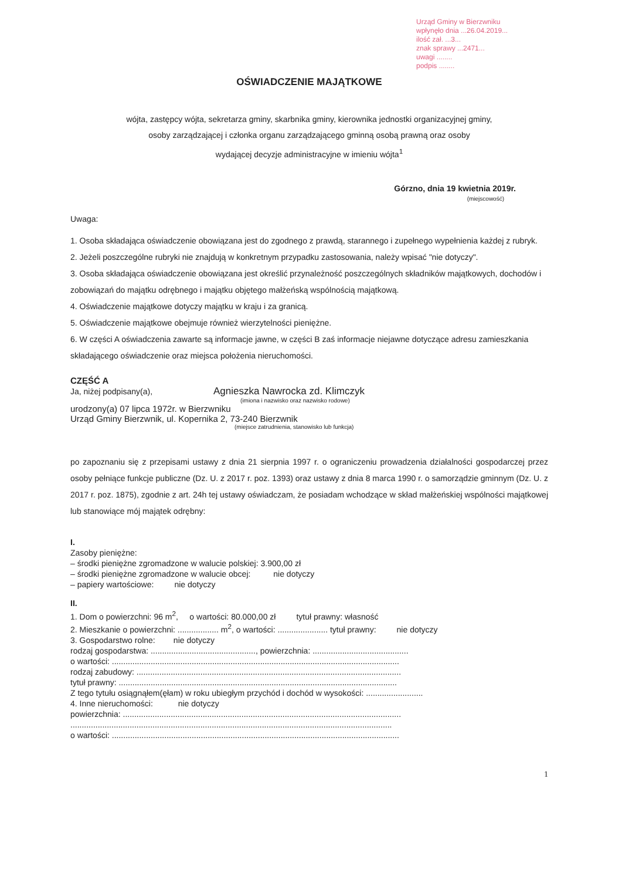Urząd Gminy w Bierzwniku
wpłynęło dnia ...26.04.2019...
ilość zał. ...3...
znak sprawy ...2471...
uwagi ........
podpis ........
OŚWIADCZENIE MAJĄTKOWE
wójta, zastępcy wójta, sekretarza gminy, skarbnika gminy, kierownika jednostki organizacyjnej gminy,
osoby zarządzającej i członka organu zarządzającego gminną osobą prawną oraz osoby
wydającej decyzje administracyjne w imieniu wójta<sup>1</sup>
Górzno, dnia 19 kwietnia 2019r.
(miejscowość)
Uwaga:
1. Osoba składająca oświadczenie obowiązana jest do zgodnego z prawdą, starannego i zupełnego wypełnienia każdej z rubryk.
2. Jeżeli poszczególne rubryki nie znajdują w konkretnym przypadku zastosowania, należy wpisać "nie dotyczy".
3. Osoba składająca oświadczenie obowiązana jest określić przynależność poszczególnych składników majątkowych, dochodów i zobowiązań do majątku odrębnego i majątku objętego małżeńską wspólnością majątkową.
4. Oświadczenie majątkowe dotyczy majątku w kraju i za granicą.
5. Oświadczenie majątkowe obejmuje również wierzytelności pieniężne.
6. W części A oświadczenia zawarte są informacje jawne, w części B zaś informacje niejawne dotyczące adresu zamieszkania składającego oświadczenie oraz miejsca położenia nieruchomości.
CZĘŚĆ A
Ja, niżej podpisany(a), Agnieszka Nawrocka zd. Klimczyk
(imiona i nazwisko oraz nazwisko rodowe)
urodzony(a) 07 lipca 1972r. w Bierzwniku
Urząd Gminy Bierzwnik, ul. Kopernika 2, 73-240 Bierzwnik
(miejsce zatrudnienia, stanowisko lub funkcja)
po zapoznaniu się z przepisami ustawy z dnia 21 sierpnia 1997 r. o ograniczeniu prowadzenia działalności gospodarczej przez osoby pełniące funkcje publiczne (Dz. U. z 2017 r. poz. 1393) oraz ustawy z dnia 8 marca 1990 r. o samorządzie gminnym (Dz. U. z 2017 r. poz. 1875), zgodnie z art. 24h tej ustawy oświadczam, że posiadam wchodzące w skład małżeńskiej wspólności majątkowej lub stanowiące mój majątek odrębny:
I.
Zasoby pieniężne:
– środki pieniężne zgromadzone w walucie polskiej: 3.900,00 zł
– środki pieniężne zgromadzone w walucie obcej: nie dotyczy
– papiery wartościowe: nie dotyczy
II.
1. Dom o powierzchni: 96 m<sup>2</sup>, o wartości: 80.000,00 zł tytuł prawny: własność
2. Mieszkanie o powierzchni: .................. m<sup>2</sup>, o wartości: ...................... tytuł prawny: nie dotyczy
3. Gospodarstwo rolne: nie dotyczy
rodzaj gospodarstwa: .............................................., powierzchnia: ..........................................
o wartości: ..............................................................................................................................
rodzaj zabudowy: ....................................................................................................................
tytuł prawny: ..........................................................................................................................
Z tego tytułu osiągnąłem(ęłam) w roku ubiegłym przychód i dochód w wysokości: .........................
4. Inne nieruchomości: nie dotyczy
powierzchnia: ..........................................................................................................................
.............................................................................................................................................
o wartości: ..............................................................................................................................
1